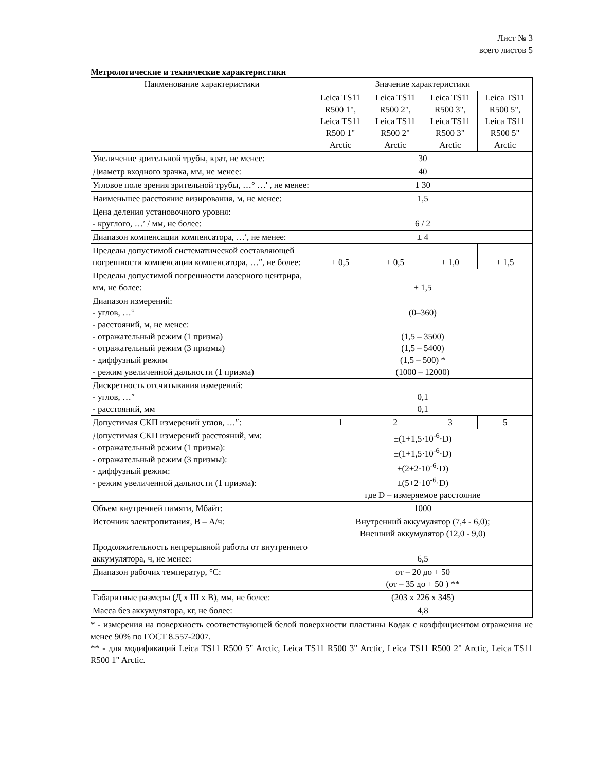Лист № 3
всего листов 5
Метрологические и технические характеристики
| Наименование характеристики | Значение характеристики | | | |
| --- | --- | --- | --- | --- |
| | Leica TS11 R500 1", Leica TS11 R500 1" Arctic | Leica TS11 R500 2", Leica TS11 R500 2" Arctic | Leica TS11 R500 3", Leica TS11 R500 3" Arctic | Leica TS11 R500 5", Leica TS11 R500 5" Arctic |
| Увеличение зрительной трубы, крат, не менее: | 30 | | | |
| Диаметр входного зрачка, мм, не менее: | 40 | | | |
| Угловое поле зрения зрительной трубы, …° …' , не менее: | 1 30 | | | |
| Наименьшее расстояние визирования, м, не менее: | 1,5 | | | |
| Цена деления установочного уровня: - круглого, …′ / мм, не более: | 6 / 2 | | | |
| Диапазон компенсации компенсатора, …′, не менее: | ± 4 | | | |
| Пределы допустимой систематической составляющей погрешности компенсации компенсатора, …″, не более: | ± 0,5 | ± 0,5 | ± 1,0 | ± 1,5 |
| Пределы допустимой погрешности лазерного центрира, мм, не более: | ± 1,5 | | | |
| Диапазон измерений: - углов, …° - расстояний, м, не менее: - отражательный режим (1 призма) - отражательный режим (3 призмы) - диффузный режим - режим увеличенной дальности (1 призма) | (0–360) (1,5 – 3500) (1,5 – 5400) (1,5 – 500) * (1000 – 12000) | | | |
| Дискретность отсчитывания измерений: - углов, …″ - расстояний, мм | 0,1 0,1 | | | |
| Допустимая СКП измерений углов, …″: | 1 | 2 | 3 | 5 |
| Допустимая СКП измерений расстояний, мм: - отражательный режим (1 призма): - отражательный режим (3 призмы): - диффузный режим: - режим увеличенной дальности (1 призма): | ±(1+1,5·10<sup>-6</sup>·D) ±(1+1,5·10<sup>-6</sup>·D) ±(2+2·10<sup>-6</sup>·D) ±(5+2·10<sup>-6</sup>·D) где D – измеряемое расстояние | | | |
| Объем внутренней памяти, Мбайт: | 1000 | | | |
| Источник электропитания, В – А/ч: | Внутренний аккумулятор (7,4 - 6,0); Внешний аккумулятор (12,0 - 9,0) | | | |
| Продолжительность непрерывной работы от внутреннего аккумулятора, ч, не менее: | 6,5 | | | |
| Диапазон рабочих температур, °С: | от – 20 до + 50 (от – 35 до + 50 ) ** | | | |
| Габаритные размеры (Д х Ш х В), мм, не более: | (203 х 226 х 345) | | | |
| Масса без аккумулятора, кг, не более: | 4,8 | | | |
* - измерения на поверхность соответствующей белой поверхности пластины Кодак с коэффициентом отражения не менее 90% по ГОСТ 8.557-2007.
** - для модификаций Leica TS11 R500 5" Arctic, Leica TS11 R500 3" Arctic, Leica TS11 R500 2" Arctic, Leica TS11 R500 1" Arctic.